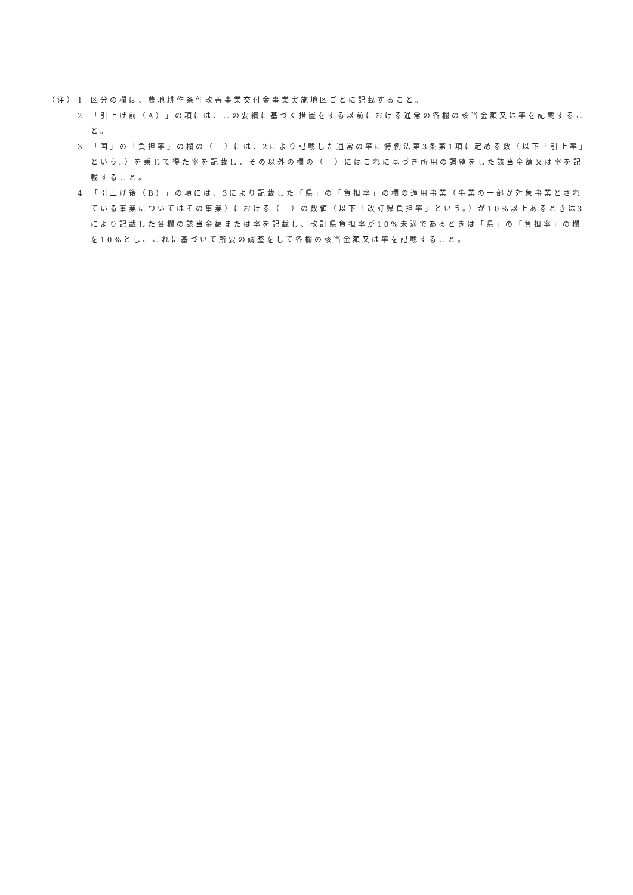（注） 1 区分の欄は、農地耕作条件改善事業交付金事業実施地区ごとに記載すること。
2 「引上げ前（A）」の項には、この要綱に基づく措置をする以前における通常の各欄の該当金額又は率を記載すること。
3 「国」の「負担率」の欄の（　）には、2により記載した通常の率に特例法第3条第1項に定める数（以下「引上率」という。）を乗じて得た率を記載し、その以外の欄の（　）にはこれに基づき所用の調整をした該当金額又は率を記載すること。
4 「引上げ後（B）」の項には、3により記載した「県」の「負担率」の欄の適用事業（事業の一部が対象事業とされている事業についてはその事業）における（　）の数値（以下「改訂県負担率」という。）が10%以上あるときは3により記載した各欄の該当金額または率を記載し、改訂県負担率が10%未満であるときは「県」の「負担率」の欄を10%とし、これに基づいて所要の調整をして各欄の該当金額又は率を記載すること。